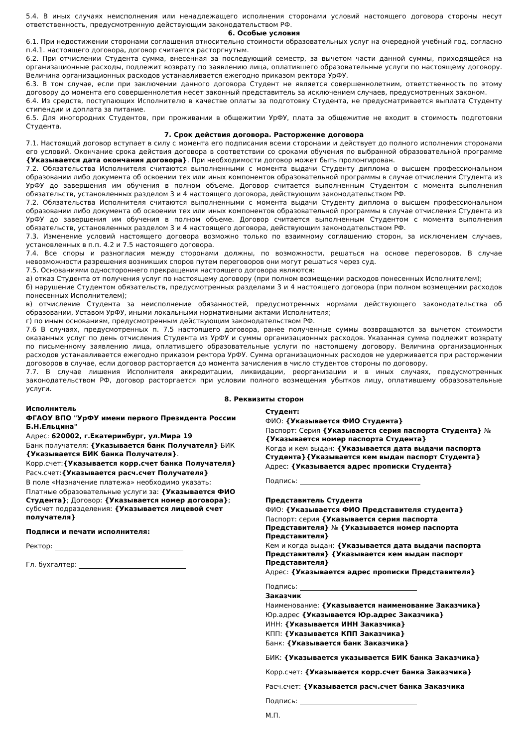5.4. В иных случаях неисполнения или ненадлежащего исполнения сторонами условий настоящего договора стороны несут ответственность, предусмотренную действующим законодательством РФ.
6. Особые условия
6.1. При недостижении сторонами соглашения относительно стоимости образовательных услуг на очередной учебный год, согласно п.4.1. настоящего договора, договор считается расторгнутым.
6.2. При отчислении Студента сумма, внесенная за последующий семестр, за вычетом части данной суммы, приходящейся на организационные расходы, подлежит возврату по заявлению лица, оплатившего образовательные услуги по настоящему договору. Величина организационных расходов устанавливается ежегодно приказом ректора УрФУ.
6.3. В том случае, если при заключении данного договора Студент не является совершеннолетним, ответственность по этому договору до момента его совершеннолетия несет законный представитель за исключением случаев, предусмотренных законом.
6.4. Из средств, поступающих Исполнителю в качестве оплаты за подготовку Студента, не предусматривается выплата Студенту стипендии и доплата за питание.
6.5. Для иногородних Студентов, при проживании в общежитии УрФУ, плата за общежитие не входит в стоимость подготовки Студента.
7. Срок действия договора. Расторжение договора
7.1. Настоящий договор вступает в силу с момента его подписания всеми сторонами и действует до полного исполнения сторонами его условий. Окончание срока действия договора в соответствии со сроками обучения по выбранной образовательной программе {Указывается дата окончания договора}. При необходимости договор может быть пролонгирован.
7.2. Обязательства Исполнителя считаются выполненными с момента выдачи Студенту диплома о высшем профессиональном образовании либо документа об освоении тех или иных компонентов образовательной программы в случае отчисления Студента из УрФУ до завершения им обучения в полном объеме. Договор считается выполненным Студентом с момента выполнения обязательств, установленных разделом 3 и 4 настоящего договора, действующим законодательством РФ.
7.2. Обязательства Исполнителя считаются выполненными с момента выдачи Студенту диплома о высшем профессиональном образовании либо документа об освоении тех или иных компонентов образовательной программы в случае отчисления Студента из УрФУ до завершения им обучения в полном объеме. Договор считается выполненным Студентом с момента выполнения обязательств, установленных разделом 3 и 4 настоящего договора, действующим законодательством РФ.
7.3. Изменение условий настоящего договора возможно только по взаимному соглашению сторон, за исключением случаев, установленных в п.п. 4.2 и 7.5 настоящего договора.
7.4. Все споры и разногласия между сторонами должны, по возможности, решаться на основе переговоров. В случае невозможности разрешения возникших споров путем переговоров они могут решаться через суд.
7.5. Основаниями одностороннего прекращения настоящего договора являются:
а) отказ Студента от получения услуг по настоящему договору (при полном возмещении расходов понесенных Исполнителем);
б) нарушение Студентом обязательств, предусмотренных разделами 3 и 4 настоящего договора (при полном возмещении расходов понесенных Исполнителем);
в) отчисление Студента за неисполнение обязанностей, предусмотренных нормами действующего законодательства об образовании, Уставом УрФУ, иными локальными нормативными актами Исполнителя;
г) по иным основаниям, предусмотренным действующим законодательством РФ.
7.6 В случаях, предусмотренных п. 7.5 настоящего договора, ранее полученные суммы возвращаются за вычетом стоимости оказанных услуг по день отчисления Студента из УрФУ и суммы организационных расходов. Указанная сумма подлежит возврату по письменному заявлению лица, оплатившего образовательные услуги по настоящему договору. Величина организационных расходов устанавливается ежегодно приказом ректора УрФУ. Сумма организационных расходов не удерживается при расторжении договоров в случае, если договор расторгается до момента зачисления в число студентов стороны по договору.
7.7. В случае лишения Исполнителя аккредитации, ликвидации, реорганизации и в иных случаях, предусмотренных законодательством РФ, договор расторгается при условии полного возмещения убытков лицу, оплатившему образовательные услуги.
8. Реквизиты сторон
Исполнитель
ФГАОУ ВПО "УрФУ имени первого Президента России Б.Н.Ельцина"
Адрес: 620002, г.Екатеринбург, ул.Мира 19
Банк получателя: {Указывается банк Получателя} БИК {Указывается БИК банка Получателя}.
Корр.счет:{Указывается корр.счет банка Получателя}
Расч.счет:{Указывается расч.счет Получателя}
В поле «Назначение платежа» необходимо указать:
Платные образовательные услуги за: {Указывается ФИО Студента}; Договор: {Указывается номер договора}; субсчет подразделения: {Указывается лицевой счет получателя}
Подписи и печати исполнителя:
Ректор:
Гл. бухгалтер:
Студент:
ФИО: {Указывается ФИО Студента}
Паспорт: Серия {Указывается серия паспорта Студента} № {Указывается номер паспорта Студента}
Когда и кем выдан: {Указывается дата выдачи паспорта Студента}{Указывается кем выдан паспорт Студента}
Адрес: {Указывается адрес прописки Студента}
Подпись:
Представитель Студента
ФИО: {Указывается ФИО Представителя студента}
Паспорт: серия {Указывается серия паспорта Представителя} № {Указывается номер паспорта Представителя}
Кем и когда выдан: {Указывается дата выдачи паспорта Представителя} {Указывается кем выдан паспорт Представителя}
Адрес: {Указывается адрес прописки Представителя}
Подпись:
Заказчик
Наименование: {Указывается наименование Заказчика}
Юр.адрес {Указывается Юр.адрес Заказчика}
ИНН: {Указывается ИНН Заказчика}
КПП: {Указывается КПП Заказчика}
Банк: {Указывается банк Заказчика}
БИК: {Указывается указывается БИК банка Заказчика}
Корр.счет: {Указывается корр.счет банка Заказчика}
Расч.счет: {Указывается расч.счет банка Заказчика
Подпись:
М.П.